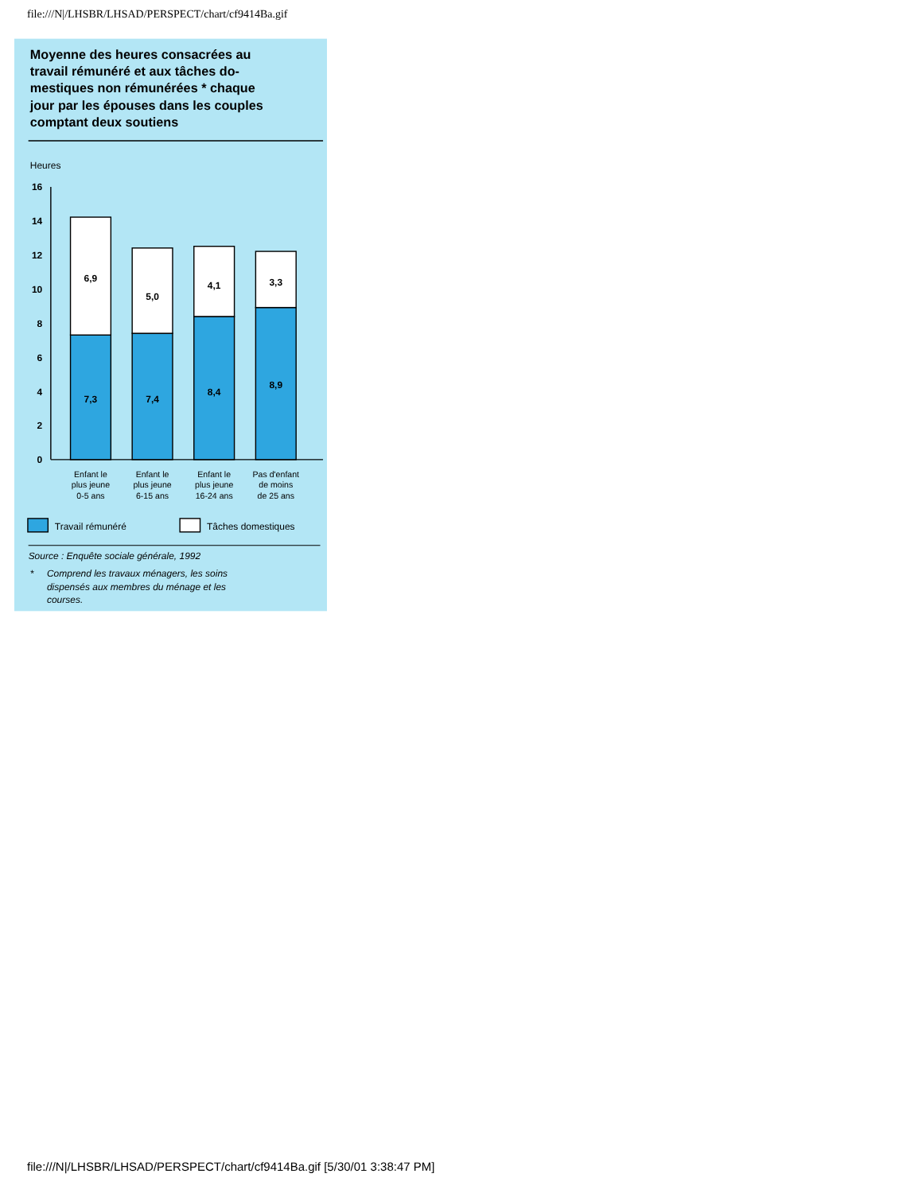file:///N|/LHSBR/LHSAD/PERSPECT/chart/cf9414Ba.gif
Moyenne des heures consacrées au
travail rémunéré et aux tâches do-
mestiques non rémunérées * chaque
jour par les épouses dans les couples
comptant deux soutiens
Heures
0
2
4
6
8
10
12
14
16
6,9
7,3
5,0
7,4
4,1
8,4
3,3
8,9
Enfant le
plus jeune
0-5 ans
Enfant le
plus jeune
6-15 ans
Enfant le
plus jeune
16-24 ans
Pas d'enfant
de moins
de 25 ans
Travail rémunéré
Tâches domestiques
Source : Enquête sociale générale, 1992
*
Comprend les travaux ménagers, les soins
dispensés aux membres du ménage et les
courses.
file:///N|/LHSBR/LHSAD/PERSPECT/chart/cf9414Ba.gif [5/30/01 3:38:47 PM]